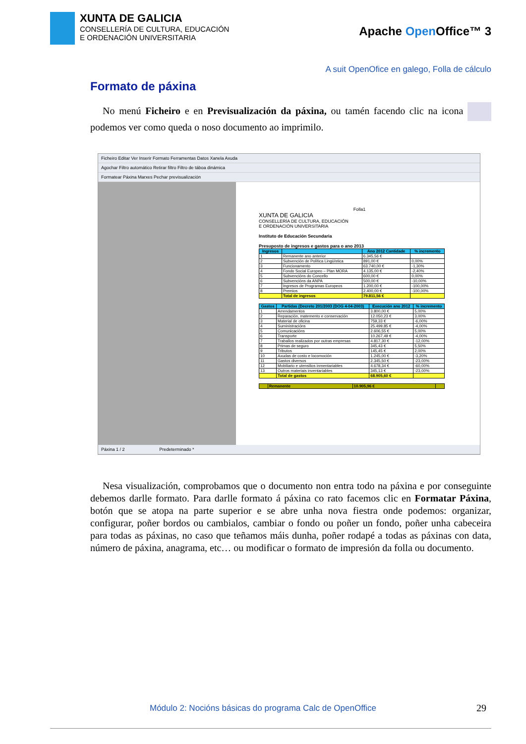XUNTA DE GALICIA
CONSELLERÍA DE CULTURA, EDUCACIÓN
E ORDENACIÓN UNIVERSITARIA
Apache Open Office™ 3
A suit OpenOfice en galego, Folla de cálculo
Formato de páxina
No menú Ficheiro e en Previsualización da páxina, ou tamén facendo clic na icona podemos ver como queda o noso documento ao imprimilo.
Ficheiro Editar Ver Inserir Formato Ferramentas Datos Xanela Axuda
Agochar Filtro automático Retirar filtro Filtro de táboa dinámica
Formatear Páxina Marxes Pechar previsualización
Folla1
XUNTA DE GALICIA
CONSELLERÍA DE CULTURA, EDUCACIÓN
E ORDENACIÓN UNIVERSITARIA
Instituto de Educación Secundaria
Presuposto de ingresos e gastos para o ano 2013
| Ingresos | | Ano 2012 Cantidade | % incremento |
| --- | --- | --- | --- |
| 1 | Remanente ano anterior | 6.345,56 € | |
| 2 | Subvención de Política Lingüística | 891,00 € | 0,00% |
| 3 | Funcionamento | 63.740,00 € | -1,30% |
| 4 | Fondo Social Europeo – Plan MORA | 4.135,00 € | -2,40% |
| 5 | Subvencións do Concello | 600,00 € | 0,00% |
| 6 | Subvencións da ANPA | 500,00 € | -10,00% |
| 7 | Ingresos de Programas Europeos | 1.200,00 € | -100,00% |
| 8 | Premios | 2.400,00 € | -100,00% |
| | Total de ingresos | 79.811,56 € | |
| Gastos | Partidas (Decreto 201/2003 (DOG 4-04-2003) | Execución ano 2012 | % incremento |
| --- | --- | --- | --- |
| 1 | Arrendamentos | 3.800,00 € | 5,00% |
| 2 | Reparación, matemento e conservación | 12.050,23 € | 3,00% |
| 3 | Material de oficina | 759,33 € | -6,00% |
| 4 | Suministracións | 25.499,85 € | -4,00% |
| 5 | Comunicacións | 2.606,55 € | 5,00% |
| 6 | Transporte | 10.267,49 € | -4,00% |
| 7 | Traballos realizados por outras empresas | 4.817,30 € | -12,00% |
| 8 | Primas de seguro | 345,43 € | 5,50% |
| 9 | Tributos | 145,45 € | 2,00% |
| 10 | Axudas de costo e locomoción | 1.245,00 € | -3,20% |
| 11 | Gastos diversos | 2.345,50 € | -23,00% |
| 12 | Mobiliario e utensilios inmentariables | 4.678,34 € | -60,00% |
| 13 | Outros materiais inventariables | 345,13 € | -23,00% |
| | Total de gastos | 68.905,60 € | |
| | Remanente | 10.905,96 € | |
Páxina 1 / 2 Predeterminado *
Nesa visualización, comprobamos que o documento non entra todo na páxina e por conseguinte debemos darlle formato. Para darlle formato á páxina co rato facemos clic en Formatar Páxina, botón que se atopa na parte superior e se abre unha nova fiestra onde podemos: organizar, configurar, poñer bordos ou cambialos, cambiar o fondo ou poñer un fondo, poñer unha cabeceira para todas as páxinas, no caso que teñamos máis dunha, poñer rodapé a todas as páxinas con data, número de páxina, anagrama, etc… ou modificar o formato de impresión da folla ou documento.
Módulo 2: Nocións básicas do programa Calc de OpenOffice
29